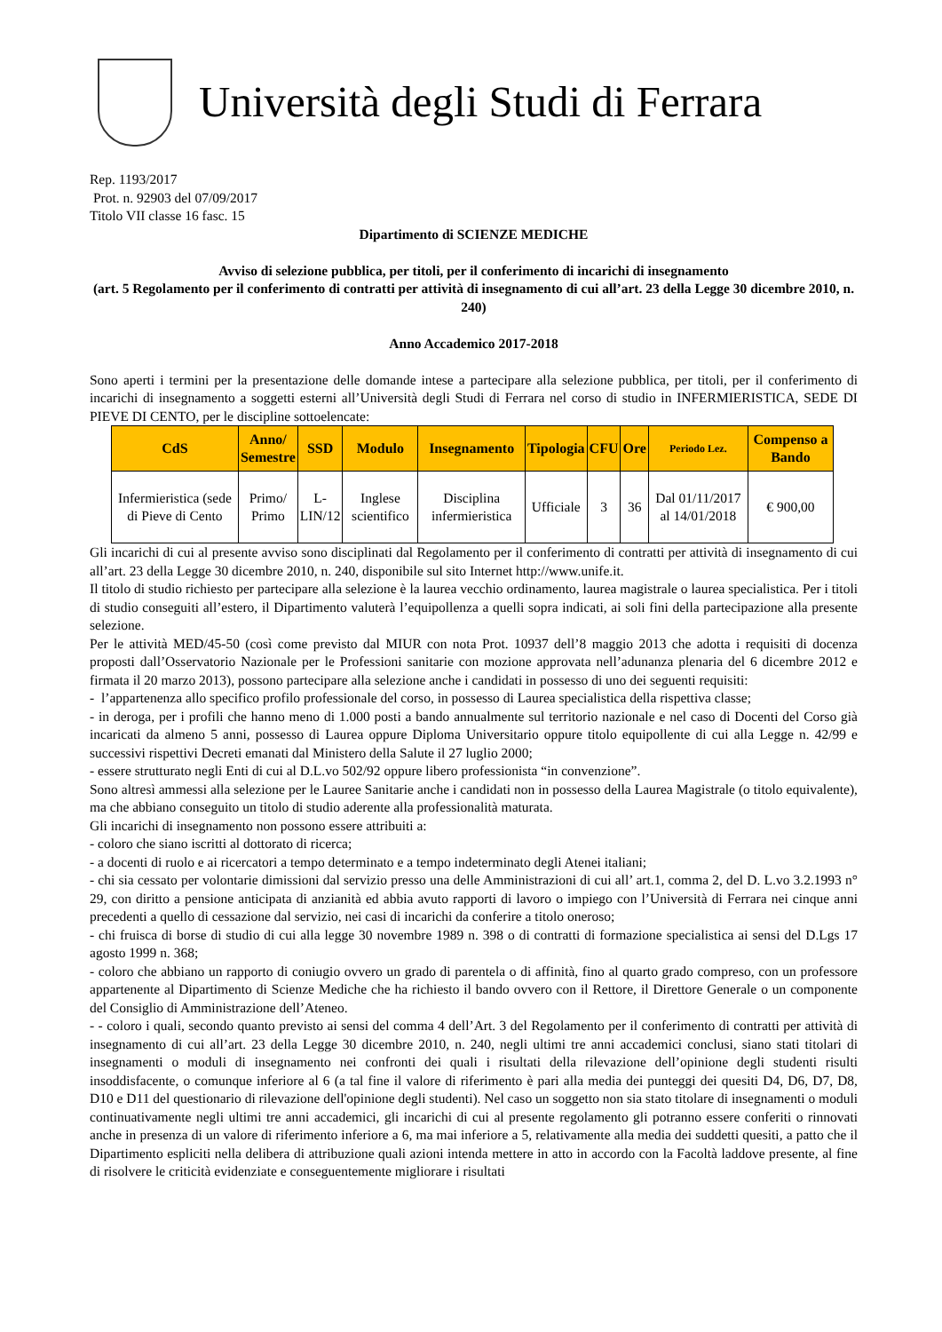Università degli Studi di Ferrara
Rep. 1193/2017
Prot. n. 92903 del 07/09/2017
Titolo VII classe 16 fasc. 15
Dipartimento di SCIENZE MEDICHE
Avviso di selezione pubblica, per titoli, per il conferimento di incarichi di insegnamento
(art. 5 Regolamento per il conferimento di contratti per attività di insegnamento di cui all’art. 23 della Legge 30 dicembre 2010, n. 240)
Anno Accademico 2017-2018
Sono aperti i termini per la presentazione delle domande intese a partecipare alla selezione pubblica, per titoli, per il conferimento di incarichi di insegnamento a soggetti esterni all’Università degli Studi di Ferrara nel corso di studio in INFERMIERISTICA, SEDE DI PIEVE DI CENTO, per le discipline sottoelencate:
| CdS | Anno/ Semestre | SSD | Modulo | Insegnamento | Tipologia | CFU | Ore | Periodo Lez. | Compenso a Bando |
| --- | --- | --- | --- | --- | --- | --- | --- | --- | --- |
| Infermieristica (sede di Pieve di Cento | Primo/ Primo | L- LIN/12 | Inglese scientifico | Disciplina infermieristica | Ufficiale | 3 | 36 | Dal 01/11/2017 al 14/01/2018 | € 900,00 |
Gli incarichi di cui al presente avviso sono disciplinati dal Regolamento per il conferimento di contratti per attività di insegnamento di cui all’art. 23 della Legge 30 dicembre 2010, n. 240, disponibile sul sito Internet http://www.unife.it.
Il titolo di studio richiesto per partecipare alla selezione è la laurea vecchio ordinamento, laurea magistrale o laurea specialistica. Per i titoli di studio conseguiti all’estero, il Dipartimento valuterà l’equipollenza a quelli sopra indicati, ai soli fini della partecipazione alla presente selezione.
Per le attività MED/45-50 (così come previsto dal MIUR con nota Prot. 10937 dell’8 maggio 2013 che adotta i requisiti di docenza proposti dall’Osservatorio Nazionale per le Professioni sanitarie con mozione approvata nell’adunanza plenaria del 6 dicembre 2012 e firmata il 20 marzo 2013), possono partecipare alla selezione anche i candidati in possesso di uno dei seguenti requisiti:
- l’appartenenza allo specifico profilo professionale del corso, in possesso di Laurea specialistica della rispettiva classe;
- in deroga, per i profili che hanno meno di 1.000 posti a bando annualmente sul territorio nazionale e nel caso di Docenti del Corso già incaricati da almeno 5 anni, possesso di Laurea oppure Diploma Universitario oppure titolo equipollente di cui alla Legge n. 42/99 e successivi rispettivi Decreti emanati dal Ministero della Salute il 27 luglio 2000;
- essere strutturato negli Enti di cui al D.L.vo 502/92 oppure libero professionista “in convenzione”.
Sono altresì ammessi alla selezione per le Lauree Sanitarie anche i candidati non in possesso della Laurea Magistrale (o titolo equivalente), ma che abbiano conseguito un titolo di studio aderente alla professionalità maturata.
Gli incarichi di insegnamento non possono essere attribuiti a:
- coloro che siano iscritti al dottorato di ricerca;
- a docenti di ruolo e ai ricercatori a tempo determinato e a tempo indeterminato degli Atenei italiani;
- chi sia cessato per volontarie dimissioni dal servizio presso una delle Amministrazioni di cui all’ art.1, comma 2, del D. L.vo 3.2.1993 n° 29, con diritto a pensione anticipata di anzianità ed abbia avuto rapporti di lavoro o impiego con l’Università di Ferrara nei cinque anni precedenti a quello di cessazione dal servizio, nei casi di incarichi da conferire a titolo oneroso;
- chi fruisca di borse di studio di cui alla legge 30 novembre 1989 n. 398 o di contratti di formazione specialistica ai sensi del D.Lgs 17 agosto 1999 n. 368;
- coloro che abbiano un rapporto di coniugio ovvero un grado di parentela o di affinità, fino al quarto grado compreso, con un professore appartenente al Dipartimento di Scienze Mediche che ha richiesto il bando ovvero con il Rettore, il Direttore Generale o un componente del Consiglio di Amministrazione dell’Ateneo.
- - coloro i quali, secondo quanto previsto ai sensi del comma 4 dell’Art. 3 del Regolamento per il conferimento di contratti per attività di insegnamento di cui all’art. 23 della Legge 30 dicembre 2010, n. 240, negli ultimi tre anni accademici conclusi, siano stati titolari di insegnamenti o moduli di insegnamento nei confronti dei quali i risultati della rilevazione dell’opinione degli studenti risulti insoddisfacente, o comunque inferiore al 6 (a tal fine il valore di riferimento è pari alla media dei punteggi dei quesiti D4, D6, D7, D8, D10 e D11 del questionario di rilevazione dell'opinione degli studenti). Nel caso un soggetto non sia stato titolare di insegnamenti o moduli continuativamente negli ultimi tre anni accademici, gli incarichi di cui al presente regolamento gli potranno essere conferiti o rinnovati anche in presenza di un valore di riferimento inferiore a 6, ma mai inferiore a 5, relativamente alla media dei suddetti quesiti, a patto che il Dipartimento espliciti nella delibera di attribuzione quali azioni intenda mettere in atto in accordo con la Facoltà laddove presente, al fine di risolvere le criticità evidenziate e conseguentemente migliorare i risultati